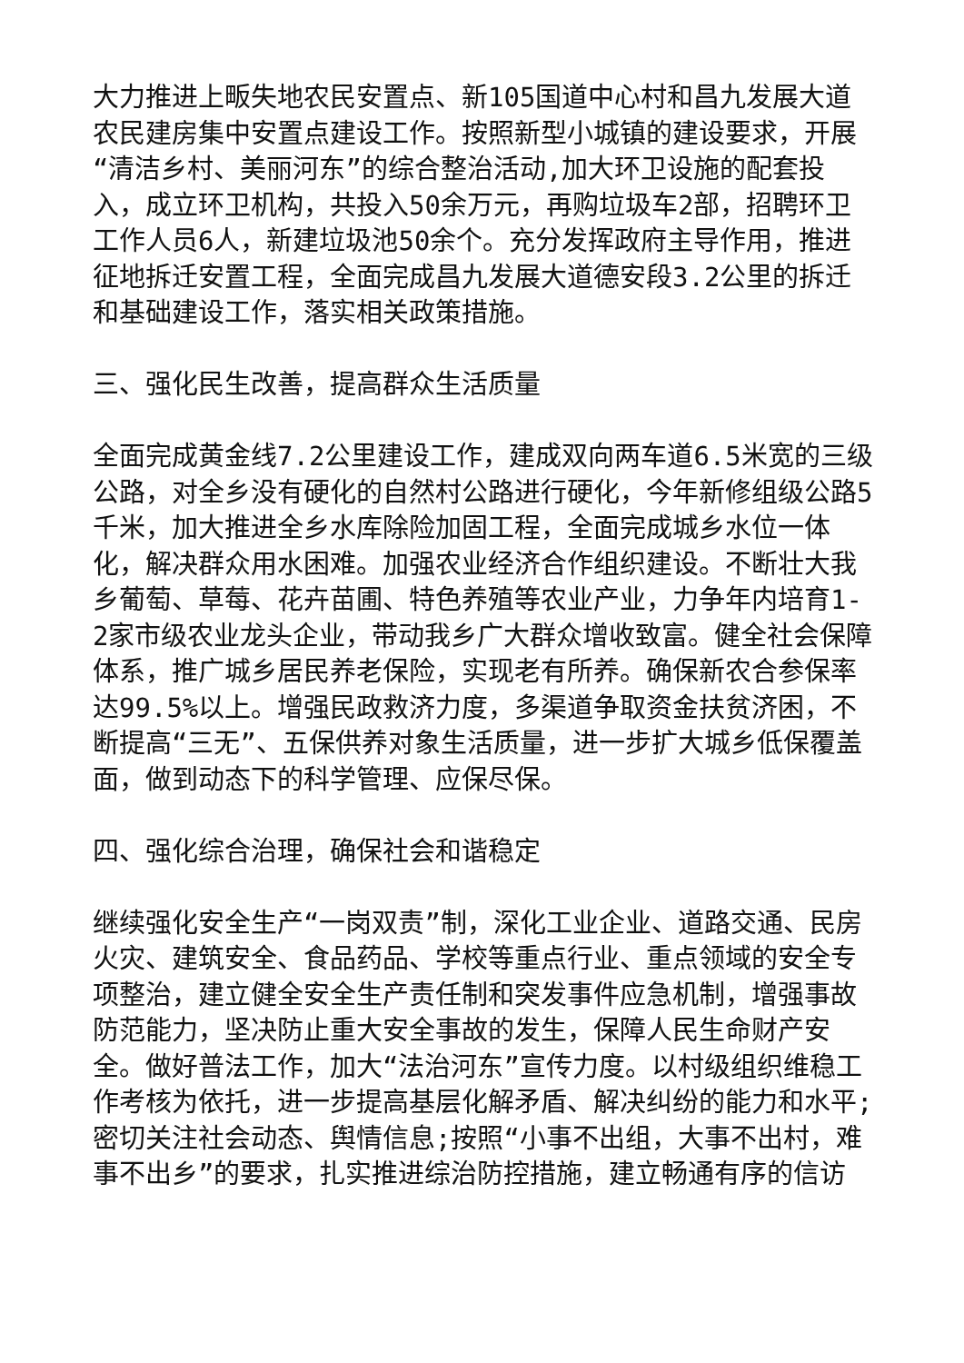大力推进上畈失地农民安置点、新105国道中心村和昌九发展大道农民建房集中安置点建设工作。按照新型小城镇的建设要求，开展“清洁乡村、美丽河东”的综合整治活动,加大环卫设施的配套投入，成立环卫机构，共投入50余万元，再购垃圾车2部，招聘环卫工作人员6人，新建垃圾池50余个。充分发挥政府主导作用，推进征地拆迁安置工程，全面完成昌九发展大道德安段3.2公里的拆迁和基础建设工作，落实相关政策措施。
三、强化民生改善，提高群众生活质量
全面完成黄金线7.2公里建设工作，建成双向两车道6.5米宽的三级公路，对全乡没有硬化的自然村公路进行硬化，今年新修组级公路5千米，加大推进全乡水库除险加固工程，全面完成城乡水位一体化，解决群众用水困难。加强农业经济合作组织建设。不断壮大我乡葡萄、草莓、花卉苗圃、特色养殖等农业产业，力争年内培育1-2家市级农业龙头企业，带动我乡广大群众增收致富。健全社会保障体系，推广城乡居民养老保险，实现老有所养。确保新农合参保率达99.5%以上。增强民政救济力度，多渠道争取资金扶贫济困，不断提高“三无”、五保供养对象生活质量，进一步扩大城乡低保覆盖面，做到动态下的科学管理、应保尽保。
四、强化综合治理，确保社会和谐稳定
继续强化安全生产“一岗双责”制，深化工业企业、道路交通、民房火灾、建筑安全、食品药品、学校等重点行业、重点领域的安全专项整治，建立健全安全生产责任制和突发事件应急机制，增强事故防范能力，坚决防止重大安全事故的发生，保障人民生命财产安全。做好普法工作，加大“法治河东”宣传力度。以村级组织维稳工作考核为依托，进一步提高基层化解矛盾、解决纠纷的能力和水平;密切关注社会动态、舆情信息;按照“小事不出组，大事不出村，难事不出乡”的要求，扎实推进综治防控措施，建立畅通有序的信访